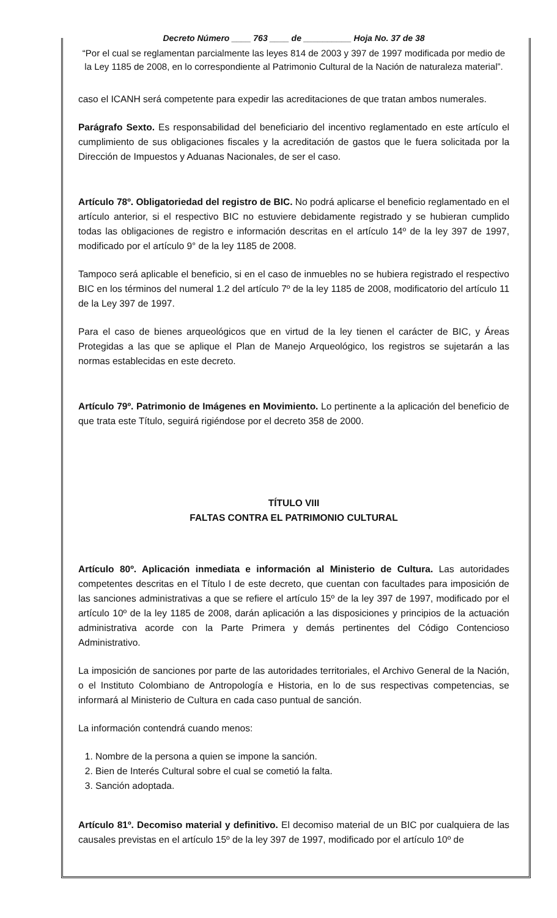Decreto Número ____ 763 ____ de __________ Hoja No. 37 de 38
“Por el cual se reglamentan parcialmente las leyes 814 de 2003 y 397 de 1997 modificada por medio de la Ley 1185 de 2008, en lo correspondiente al Patrimonio Cultural de la Nación de naturaleza material”.
caso el ICANH será competente para expedir las acreditaciones de que tratan ambos numerales.
Parágrafo Sexto. Es responsabilidad del beneficiario del incentivo reglamentado en este artículo el cumplimiento de sus obligaciones fiscales y la acreditación de gastos que le fuera solicitada por la Dirección de Impuestos y Aduanas Nacionales, de ser el caso.
Artículo 78º. Obligatoriedad del registro de BIC. No podrá aplicarse el beneficio reglamentado en el artículo anterior, si el respectivo BIC no estuviere debidamente registrado y se hubieran cumplido todas las obligaciones de registro e información descritas en el artículo 14º de la ley 397 de 1997, modificado por el artículo 9° de la ley 1185 de 2008.
Tampoco será aplicable el beneficio, si en el caso de inmuebles no se hubiera registrado el respectivo BIC en los términos del numeral 1.2 del artículo 7º de la ley 1185 de 2008, modificatorio del artículo 11 de la Ley 397 de 1997.
Para el caso de bienes arqueológicos que en virtud de la ley tienen el carácter de BIC, y Áreas Protegidas a las que se aplique el Plan de Manejo Arqueológico, los registros se sujetarán a las normas establecidas en este decreto.
Artículo 79º. Patrimonio de Imágenes en Movimiento. Lo pertinente a la aplicación del beneficio de que trata este Título, seguirá rigiéndose por el decreto 358 de 2000.
TÍTULO VIII
FALTAS CONTRA EL PATRIMONIO CULTURAL
Artículo 80º. Aplicación inmediata e información al Ministerio de Cultura. Las autoridades competentes descritas en el Título I de este decreto, que cuentan con facultades para imposición de las sanciones administrativas a que se refiere el artículo 15º de la ley 397 de 1997, modificado por el artículo 10º de la ley 1185 de 2008, darán aplicación a las disposiciones y principios de la actuación administrativa acorde con la Parte Primera y demás pertinentes del Código Contencioso Administrativo.
La imposición de sanciones por parte de las autoridades territoriales, el Archivo General de la Nación, o el Instituto Colombiano de Antropología e Historia, en lo de sus respectivas competencias, se informará al Ministerio de Cultura en cada caso puntual de sanción.
La información contendrá cuando menos:
1. Nombre de la persona a quien se impone la sanción.
2. Bien de Interés Cultural sobre el cual se cometió la falta.
3. Sanción adoptada.
Artículo 81º. Decomiso material y definitivo. El decomiso material de un BIC por cualquiera de las causales previstas en el artículo 15º de la ley 397 de 1997, modificado por el artículo 10º de